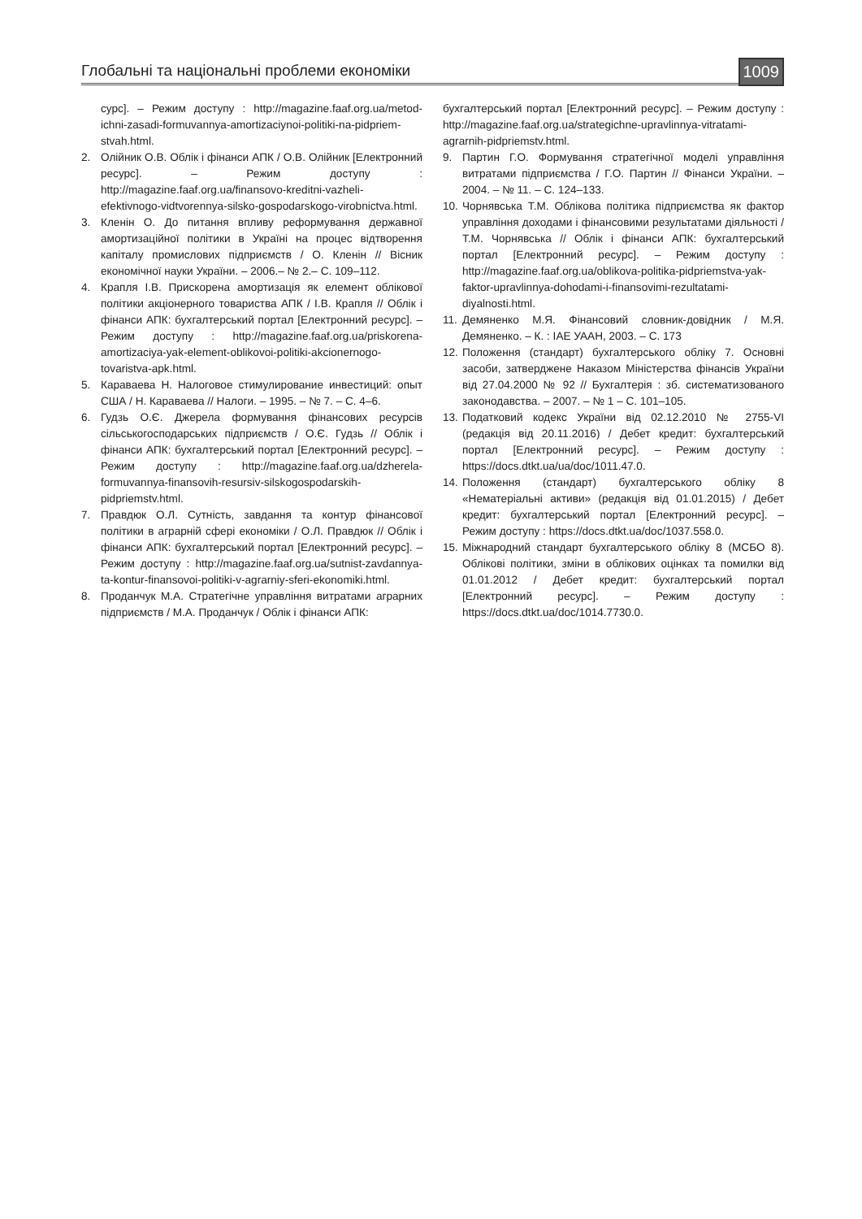Глобальні та національні проблеми економіки 1009
сурс]. – Режим доступу : http://magazine.faaf.org.ua/metod-ichni-zasadi-formuvannya-amortizaciynoi-politiki-na-pidpriem-stvah.html.
2. Олійник О.В. Облік і фінанси АПК / О.В. Олійник [Електронний ресурс]. – Режим доступу : http://magazine.faaf.org.ua/finansovo-kreditni-vazheli-efektivnogo-vidtvorennya-silsko-gospodarskogo-virobnictva.html.
3. Кленін О. До питання впливу реформування державної амортизаційної політики в Україні на процес відтворення капіталу промислових підприємств / О. Кленін // Вісник економічної науки України. – 2006.– № 2.– С. 109–112.
4. Крапля І.В. Прискорена амортизація як елемент облікової політики акціонерного товариства АПК / І.В. Крапля // Облік і фінанси АПК: бухгалтерський портал [Електронний ресурс]. – Режим доступу : http://magazine.faaf.org.ua/priskorena-amortizaciya-yak-element-oblikovoi-politiki-akcionernogo-tovaristva-apk.html.
5. Караваева Н. Налоговое стимулирование инвестиций: опыт США / Н. Караваева // Налоги. – 1995. – № 7. – С. 4–6.
6. Гудзь О.Є. Джерела формування фінансових ресурсів сільськогосподарських підприємств / О.Є. Гудзь // Облік і фінанси АПК: бухгалтерський портал [Електронний ресурс]. – Режим доступу : http://magazine.faaf.org.ua/dzherela-formuvannya-finansovih-resursiv-silskogospodarskih-pidpriemstv.html.
7. Правдюк О.Л. Сутність, завдання та контур фінансової політики в аграрній сфері економіки / О.Л. Правдюк // Облік і фінанси АПК: бухгалтерський портал [Електронний ресурс]. – Режим доступу : http://magazine.faaf.org.ua/sutnist-zavdannya-ta-kontur-finansovoi-politiki-v-agrarniy-sferi-ekonomiki.html.
8. Проданчук М.А. Стратегічне управління витратами аграрних підприємств / М.А. Проданчук / Облік і фінанси АПК:
бухгалтерський портал [Електронний ресурс]. – Режим доступу : http://magazine.faaf.org.ua/strategichne-upravlinnya-vitratami-agrarnih-pidpriemstv.html.
9. Партин Г.О. Формування стратегічної моделі управління витратами підприємства / Г.О. Партин // Фінанси України. – 2004. – № 11. – С. 124–133.
10. Чорнявська Т.М. Облікова політика підприємства як фактор управління доходами і фінансовими результатами діяльності / Т.М. Чорнявська // Облік і фінанси АПК: бухгалтерський портал [Електронний ресурс]. – Режим доступу : http://magazine.faaf.org.ua/oblikova-politika-pidpriemstva-yak-faktor-upravlinnya-dohodami-i-finansovimi-rezultatami-diyalnosti.html.
11. Демяненко М.Я. Фінансовий словник-довідник / М.Я. Демяненко. – К. : ІАЕ УААН, 2003. – С. 173
12. Положення (стандарт) бухгалтерського обліку 7. Основні засоби, затверджене Наказом Міністерства фінансів України від 27.04.2000 № 92 // Бухгалтерія : зб. систематизованого законодавства. – 2007. – № 1 – С. 101–105.
13. Податковий кодекс України від 02.12.2010 № 2755-VI (редакція від 20.11.2016) / Дебет кредит: бухгалтерський портал [Електронний ресурс]. – Режим доступу : https://docs.dtkt.ua/ua/doc/1011.47.0.
14. Положення (стандарт) бухгалтерського обліку 8 «Нематеріальні активи» (редакція від 01.01.2015) / Дебет кредит: бухгалтерський портал [Електронний ресурс]. – Режим доступу : https://docs.dtkt.ua/doc/1037.558.0.
15. Міжнародний стандарт бухгалтерського обліку 8 (МСБО 8). Облікові політики, зміни в облікових оцінках та помилки від 01.01.2012 / Дебет кредит: бухгалтерський портал [Електронний ресурс]. – Режим доступу : https://docs.dtkt.ua/doc/1014.7730.0.